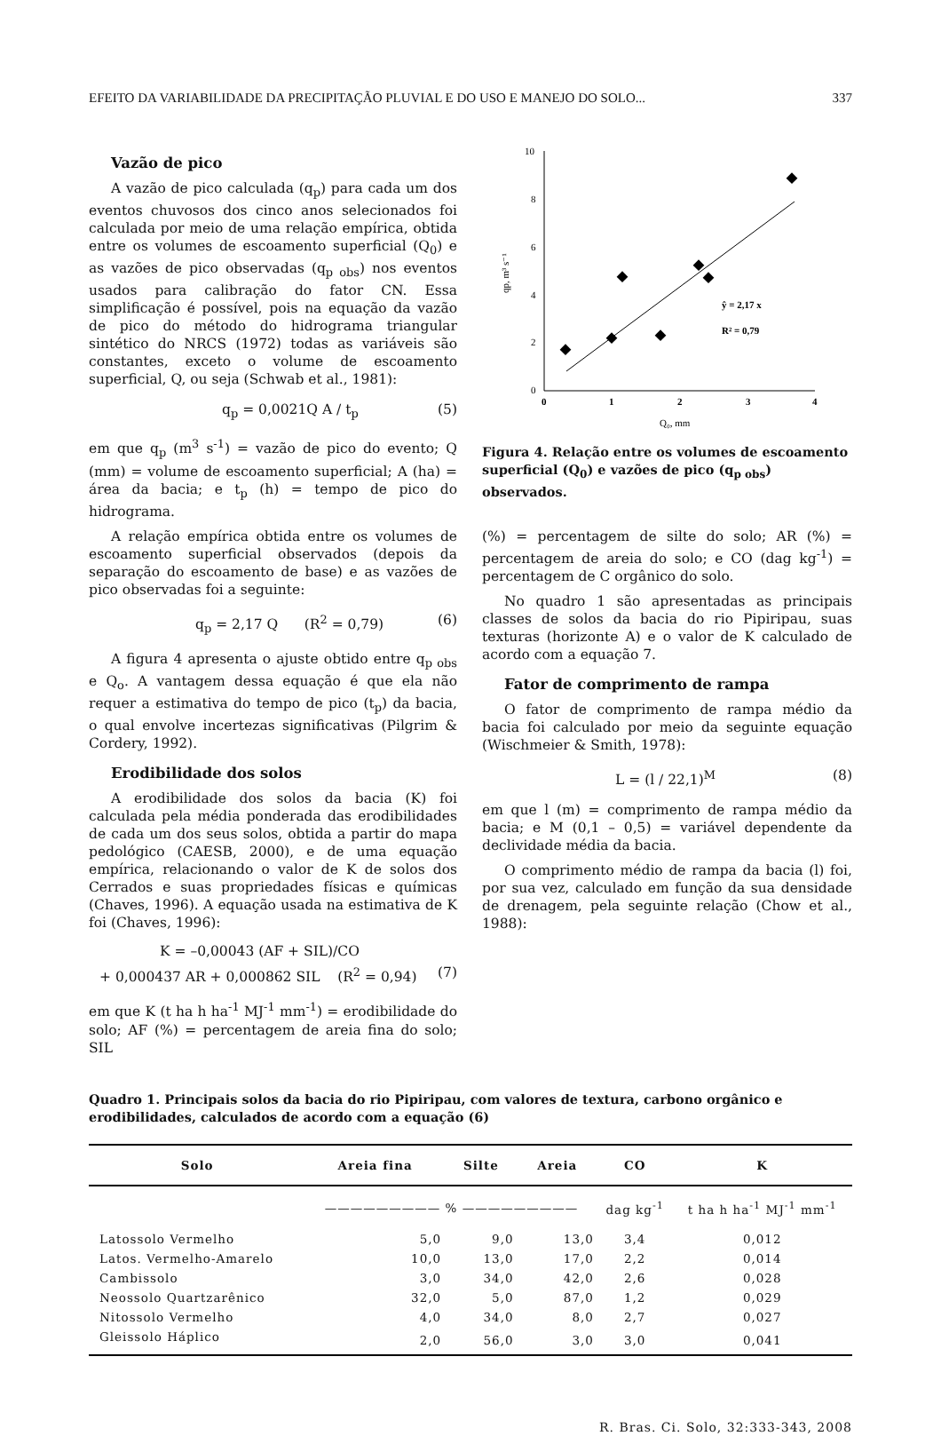EFEITO DA VARIABILIDADE DA PRECIPITAÇÃO PLUVIAL E DO USO E MANEJO DO SOLO... 337
Vazão de pico
A vazão de pico calculada (q<sub>p</sub>) para cada um dos eventos chuvosos dos cinco anos selecionados foi calculada por meio de uma relação empírica, obtida entre os volumes de escoamento superficial (Q<sub>0</sub>) e as vazões de pico observadas (q<sub>p obs</sub>) nos eventos usados para calibração do fator CN. Essa simplificação é possível, pois na equação da vazão de pico do método do hidrograma triangular sintético do NRCS (1972) todas as variáveis são constantes, exceto o volume de escoamento superficial, Q, ou seja (Schwab et al., 1981):
q<sub>p</sub> = 0,0021Q A / t<sub>p</sub> (5)
em que q<sub>p</sub> (m<sup>3</sup> s<sup>-1</sup>) = vazão de pico do evento; Q (mm) = volume de escoamento superficial; A (ha) = área da bacia; e t<sub>p</sub> (h) = tempo de pico do hidrograma.
A relação empírica obtida entre os volumes de escoamento superficial observados (depois da separação do escoamento de base) e as vazões de pico observadas foi a seguinte:
q<sub>p</sub> = 2,17 Q (R<sup>2</sup> = 0,79) (6)
A figura 4 apresenta o ajuste obtido entre q<sub>p obs</sub> e Q<sub>o</sub>. A vantagem dessa equação é que ela não requer a estimativa do tempo de pico (t<sub>p</sub>) da bacia, o qual envolve incertezas significativas (Pilgrim & Cordery, 1992).
Erodibilidade dos solos
A erodibilidade dos solos da bacia (K) foi calculada pela média ponderada das erodibilidades de cada um dos seus solos, obtida a partir do mapa pedológico (CAESB, 2000), e de uma equação empírica, relacionando o valor de K de solos dos Cerrados e suas propriedades físicas e químicas (Chaves, 1996). A equação usada na estimativa de K foi (Chaves, 1996):
K = –0,00043 (AF + SIL)/CO
+ 0,000437 AR + 0,000862 SIL (R<sup>2</sup> = 0,94) (7)
em que K (t ha h ha<sup>-1</sup> MJ<sup>-1</sup> mm<sup>-1</sup>) = erodibilidade do solo; AF (%) = percentagem de areia fina do solo; SIL
10
8
6
4
2
0
0
1
2
3
4
ŷ = 2,17 x
R² = 0,79
Q₀, mm
qp, m³ s⁻¹
Figura 4. Relação entre os volumes de escoamento superficial (Q<sub>0</sub>) e vazões de pico (q<sub>p obs</sub>) observados.
(%) = percentagem de silte do solo; AR (%) = percentagem de areia do solo; e CO (dag kg<sup>-1</sup>) = percentagem de C orgânico do solo.
No quadro 1 são apresentadas as principais classes de solos da bacia do rio Pipiripau, suas texturas (horizonte A) e o valor de K calculado de acordo com a equação 7.
Fator de comprimento de rampa
O fator de comprimento de rampa médio da bacia foi calculado por meio da seguinte equação (Wischmeier & Smith, 1978):
L = (l / 22,1)<sup>M</sup> (8)
em que l (m) = comprimento de rampa médio da bacia; e M (0,1 – 0,5) = variável dependente da declividade média da bacia.
O comprimento médio de rampa da bacia (l) foi, por sua vez, calculado em função da sua densidade de drenagem, pela seguinte relação (Chow et al., 1988):
Quadro 1. Principais solos da bacia do rio Pipiripau, com valores de textura, carbono orgânico e erodibilidades, calculados de acordo com a equação (6)
| Solo | Areia fina | Silte | Areia | CO | K |
| --- | --- | --- | --- | --- | --- |
| | ————————— % ————————— | | | dag kg<sup>-1</sup> | t ha h ha<sup>-1</sup> MJ<sup>-1</sup> mm<sup>-1</sup> |
| Latossolo Vermelho | 5,0 | 9,0 | 13,0 | 3,4 | 0,012 |
| Latos. Vermelho-Amarelo | 10,0 | 13,0 | 17,0 | 2,2 | 0,014 |
| Cambissolo | 3,0 | 34,0 | 42,0 | 2,6 | 0,028 |
| Neossolo Quartzarênico | 32,0 | 5,0 | 87,0 | 1,2 | 0,029 |
| Nitossolo Vermelho | 4,0 | 34,0 | 8,0 | 2,7 | 0,027 |
| Gleissolo Háplico | 2,0 | 56,0 | 3,0 | 3,0 | 0,041 |
R. Bras. Ci. Solo, 32:333-343, 2008